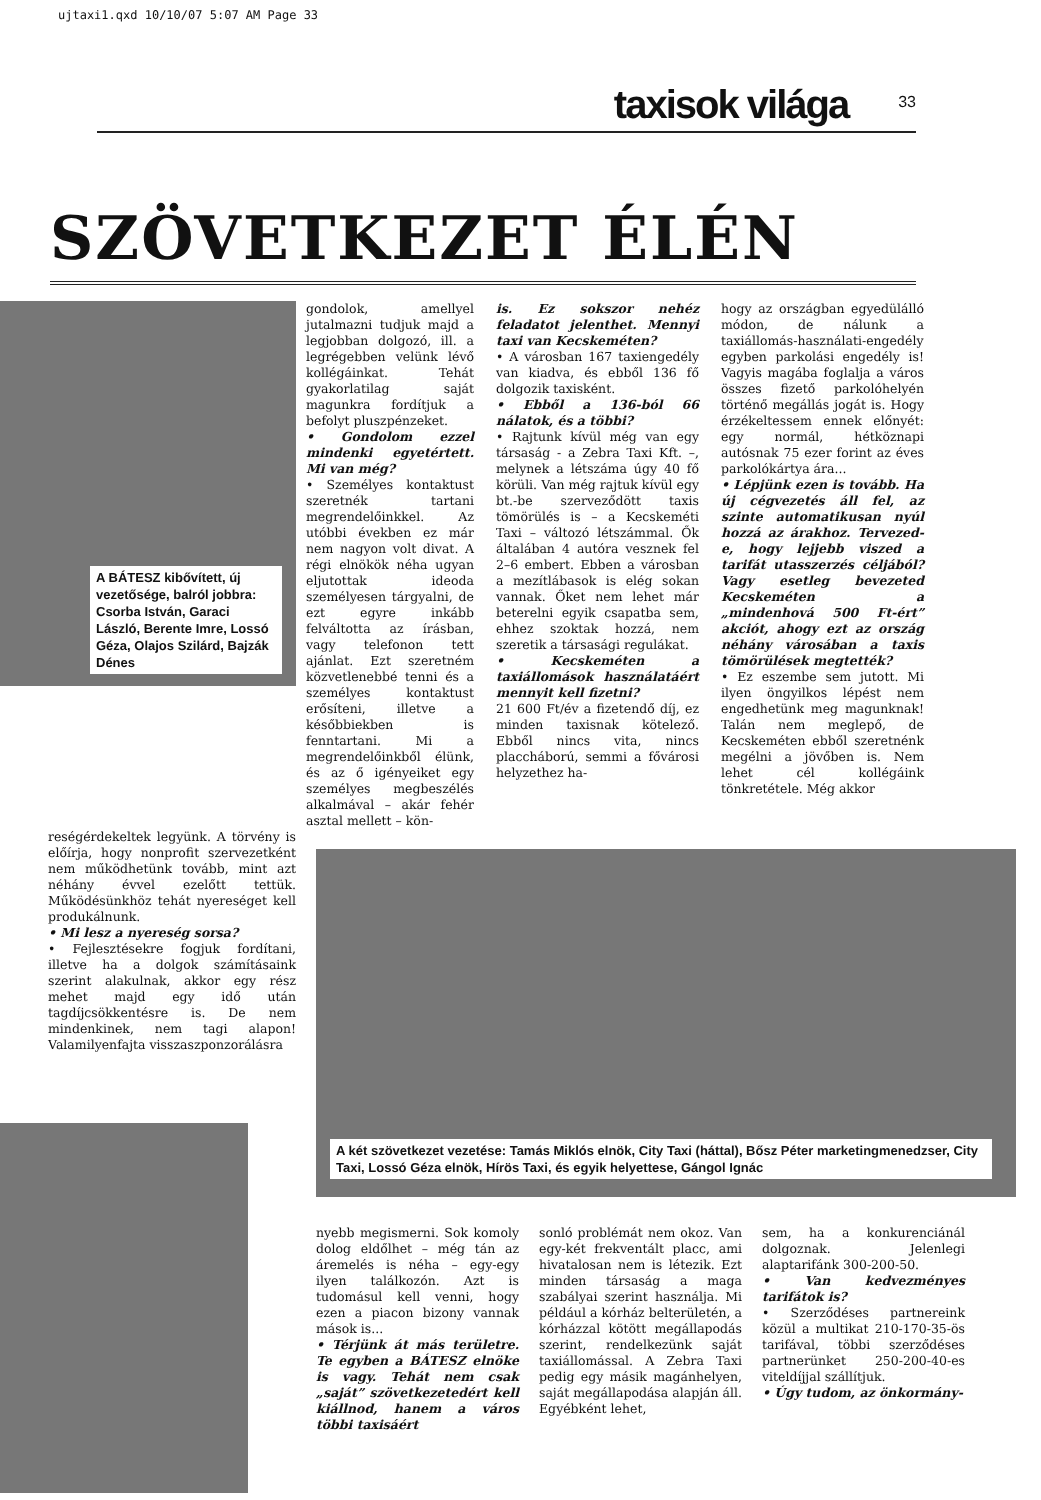ujtaxi1.qxd 10/10/07 5:07 AM Page 33
taxisok világa 33
SZÖVETKEZET ÉLÉN
A BÁTESZ kibővített, új vezetősége, balról jobbra: Csorba István, Garaci László, Berente Imre, Lossó Géza, Olajos Szilárd, Bajzák Dénes
gondolok, amellyel jutalmazni tudjuk majd a legjobban dolgozó, ill. a legrégebben velünk lévő kollégáinkat. Tehát gyakorlatilag saját magunkra fordítjuk a befolyt pluszpénzeket.
• Gondolom ezzel mindenki egyetértett. Mi van még?
• Személyes kontaktust szeretnék tartani megrendelőinkkel. Az utóbbi években ez már nem nagyon volt divat. A régi elnökök néha ugyan eljutottak ideoda személyesen tárgyalni, de ezt egyre inkább felváltotta az írásban, vagy telefonon tett ajánlat. Ezt szeretném közvetlenebbé tenni és a személyes kontaktust erősíteni, illetve a későbbiekben is fenntartani. Mi a megrendelőinkből élünk, és az ő igényeiket egy személyes megbeszélés alkalmával – akár fehér asztal mellett – kön-
is. Ez sokszor nehéz feladatot jelenthet. Mennyi taxi van Kecskeméten?
• A városban 167 taxiengedély van kiadva, és ebből 136 fő dolgozik taxisként.
• Ebből a 136-ból 66 nálatok, és a többi?
• Rajtunk kívül még van egy társaság - a Zebra Taxi Kft. –, melynek a létszáma úgy 40 fő körüli. Van még rajtuk kívül egy bt.-be szerveződött taxis tömörülés is – a Kecskeméti Taxi – változó létszámmal. Ők általában 4 autóra vesznek fel 2–6 embert. Ebben a városban a mezítlábasok is elég sokan vannak. Őket nem lehet már beterelni egyik csapatba sem, ehhez szoktak hozzá, nem szeretik a társasági regulákat.
• Kecskeméten a taxiállomások használatáért mennyit kell fizetni?
21 600 Ft/év a fizetendő díj, ez minden taxisnak kötelező. Ebből nincs vita, nincs placcháború, semmi a fővárosi helyzethez ha-
hogy az országban egyedülálló módon, de nálunk a taxiállomás-használati-engedély egyben parkolási engedély is! Vagyis magába foglalja a város összes fizető parkolóhelyén történő megállás jogát is. Hogy érzékeltessem ennek előnyét: egy normál, hétköznapi autósnak 75 ezer forint az éves parkolókártya ára...
• Lépjünk ezen is tovább. Ha új cégvezetés áll fel, az szinte automatikusan nyúl hozzá az árakhoz. Tervezed-e, hogy lejjebb viszed a tarifát utasszerzés céljából? Vagy esetleg bevezeted Kecskeméten a „mindenhová 500 Ft-ért” akciót, ahogy ezt az ország néhány városában a taxis tömörülések megtették?
• Ez eszembe sem jutott. Mi ilyen öngyilkos lépést nem engedhetünk meg magunknak! Talán nem meglepő, de Kecskeméten ebből szeretnénk megélni a jövőben is. Nem lehet cél kollégáink tönkretétele. Még akkor
reségérdekeltek legyünk. A törvény is előírja, hogy nonprofit szervezetként nem működhetünk tovább, mint azt néhány évvel ezelőtt tettük. Működésünkhöz tehát nyereséget kell produkálnunk.
• Mi lesz a nyereség sorsa?
• Fejlesztésekre fogjuk fordítani, illetve ha a dolgok számításaink szerint alakulnak, akkor egy rész mehet majd egy idő után tagdíjcsökkentésre is. De nem mindenkinek, nem tagi alapon! Valamilyenfajta visszaszponzorálásra
A két szövetkezet vezetése: Tamás Miklós elnök, City Taxi (háttal), Bősz Péter marketingmenedzser, City Taxi, Lossó Géza elnök, Hírös Taxi, és egyik helyettese, Gángol Ignác
nyebb megismerni. Sok komoly dolog eldőlhet – még tán az áremelés is néha – egy-egy ilyen találkozón. Azt is tudomásul kell venni, hogy ezen a piacon bizony vannak mások is...
• Térjünk át más területre. Te egyben a BÁTESZ elnöke is vagy. Tehát nem csak „saját” szövetkezetedért kell kiállnod, hanem a város többi taxisáért
sonló problémát nem okoz. Van egy-két frekventált placc, ami hivatalosan nem is létezik. Ezt minden társaság a maga szabályai szerint használja. Mi például a kórház belterületén, a kórházzal kötött megállapodás szerint, rendelkezünk saját taxiállomással. A Zebra Taxi pedig egy másik magánhelyen, saját megállapodása alapján áll. Egyébként lehet,
sem, ha a konkurenciánál dolgoznak. Jelenlegi alaptarifánk 300-200-50.
• Van kedvezményes tarifátok is?
• Szerződéses partnereink közül a multikat 210-170-35-ös tarifával, többi szerződéses partnerünket 250-200-40-es viteldíjjal szállítjuk.
• Úgy tudom, az önkormány-